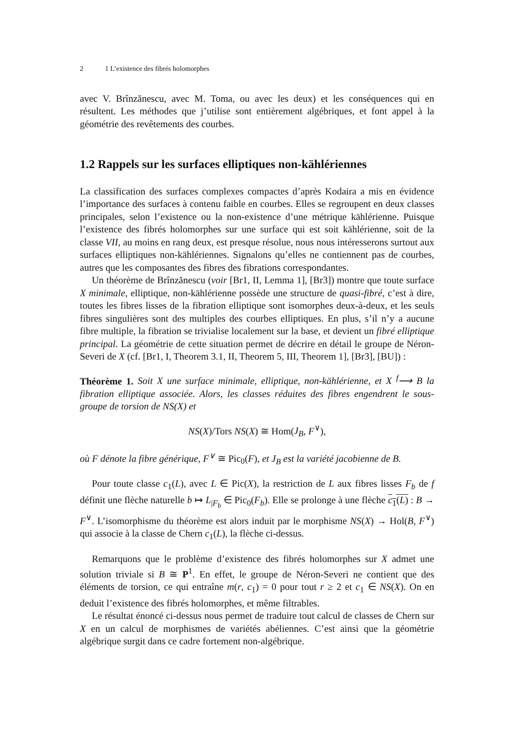2 1 L’existence des fibrés holomorphes
avec V. Brînzănescu, avec M. Toma, ou avec les deux) et les conséquences qui en résultent. Les méthodes que j’utilise sont entièrement algébriques, et font appel à la géométrie des revêtements des courbes.
1.2 Rappels sur les surfaces elliptiques non-kählériennes
La classification des surfaces complexes compactes d’après Kodaira a mis en évidence l’importance des surfaces à contenu faible en courbes. Elles se regroupent en deux classes principales, selon l’existence ou la non-existence d’une métrique kählérienne. Puisque l’existence des fibrés holomorphes sur une surface qui est soit kählérienne, soit de la classe VII, au moins en rang deux, est presque résolue, nous nous intéresserons surtout aux surfaces elliptiques non-kählériennes. Signalons qu’elles ne contiennent pas de courbes, autres que les composantes des fibres des fibrations correspondantes.
Un théorème de Brînzănescu (voir [Br1, II, Lemma 1], [Br3]) montre que toute surface X minimale, elliptique, non-kählérienne possède une structure de quasi-fibré, c’est à dire, toutes les fibres lisses de la fibration elliptique sont isomorphes deux-à-deux, et les seuls fibres singulières sont des multiples des courbes elliptiques. En plus, s’il n’y a aucune fibre multiple, la fibration se trivialise localement sur la base, et devient un fibré elliptique principal. La géométrie de cette situation permet de décrire en détail le groupe de Néron-Severi de X (cf. [Br1, I, Theorem 3.1, II, Theorem 5, III, Theorem 1], [Br3], [BU]) :
Théorème 1. Soit X une surface minimale, elliptique, non-kählérienne, et X <sup>f</sup>⟶ B la fibration elliptique associée. Alors, les classes réduites des fibres engendrent le sous-groupe de torsion de NS(X) et
NS(X)/Tors NS(X) ≅ Hom(J<sub>B</sub>, F<sup>∨</sup>),
où F dénote la fibre générique, F<sup>∨</sup> ≅ Pic<sub>0</sub>(F), et J<sub>B</sub> est la variété jacobienne de B.
Pour toute classe c<sub>1</sub>(L), avec L ∈ Pic(X), la restriction de L aux fibres lisses F<sub>b</sub> de f définit une flèche naturelle b ↦ L<sub>|F<sub>b</sub></sub> ∈ Pic<sub>0</sub>(F<sub>b</sub>). Elle se prolonge à une flèche c<sub>1</sub>(L) : B → F<sup>∨</sup>. L’isomorphisme du théorème est alors induit par le morphisme NS(X) → Hol(B, F<sup>∨</sup>) qui associe à la classe de Chern c<sub>1</sub>(L), la flèche ci-dessus.
Remarquons que le problème d’existence des fibrés holomorphes sur X admet une solution triviale si B ≅ P<sup>1</sup>. En effet, le groupe de Néron-Severi ne contient que des éléments de torsion, ce qui entraîne m(r, c<sub>1</sub>) = 0 pour tout r ≥ 2 et c<sub>1</sub> ∈ NS(X). On en deduit l’existence des fibrés holomorphes, et même filtrables.
Le résultat énoncé ci-dessus nous permet de traduire tout calcul de classes de Chern sur X en un calcul de morphismes de variétés abéliennes. C’est ainsi que la géométrie algébrique surgit dans ce cadre fortement non-algébrique.